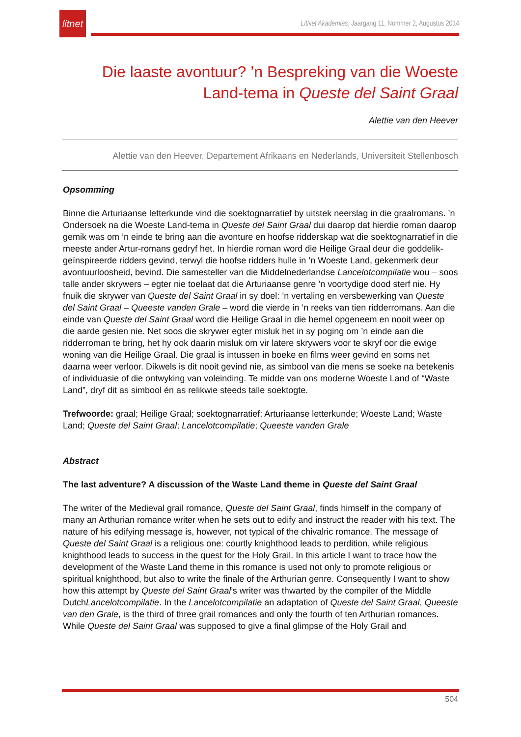litnet
LitNet Akademies, Jaargang 11, Nommer 2, Augustus 2014
Die laaste avontuur? ’n Bespreking van die Woeste Land-tema in Queste del Saint Graal
Alettie van den Heever
Alettie van den Heever, Departement Afrikaans en Nederlands, Universiteit Stellenbosch
Opsomming
Binne die Arturiaanse letterkunde vind die soektognarratief by uitstek neerslag in die graalromans. ’n Ondersoek na die Woeste Land-tema in Queste del Saint Graal dui daarop dat hierdie roman daarop gemik was om ’n einde te bring aan die avonture en hoofse ridderskap wat die soektognarratief in die meeste ander Artur-romans gedryf het. In hierdie roman word die Heilige Graal deur die goddelik-geïnspireerde ridders gevind, terwyl die hoofse ridders hulle in ’n Woeste Land, gekenmerk deur avontuurloosheid, bevind. Die samesteller van die Middelnederlandse Lancelotcompilatie wou – soos talle ander skrywers – egter nie toelaat dat die Arturiaanse genre ’n voortydige dood sterf nie. Hy fnuik die skrywer van Queste del Saint Graal in sy doel: ’n vertaling en versbewerking van Queste del Saint Graal – Queeste vanden Grale – word die vierde in ’n reeks van tien ridderromans. Aan die einde van Queste del Saint Graal word die Heilige Graal in die hemel opgeneem en nooit weer op die aarde gesien nie. Net soos die skrywer egter misluk het in sy poging om ’n einde aan die ridderroman te bring, het hy ook daarin misluk om vir latere skrywers voor te skryf oor die ewige woning van die Heilige Graal. Die graal is intussen in boeke en films weer gevind en soms net daarna weer verloor. Dikwels is dit nooit gevind nie, as simbool van die mens se soeke na betekenis of individuasie of die ontwyking van voleinding. Te midde van ons moderne Woeste Land of “Waste Land”, dryf dit as simbool én as relikwie steeds talle soektogte.
Trefwoorde: graal; Heilige Graal; soektognarratief; Arturiaanse letterkunde; Woeste Land; Waste Land; Queste del Saint Graal; Lancelotcompilatie; Queeste vanden Grale
Abstract
The last adventure? A discussion of the Waste Land theme in Queste del Saint Graal
The writer of the Medieval grail romance, Queste del Saint Graal, finds himself in the company of many an Arthurian romance writer when he sets out to edify and instruct the reader with his text. The nature of his edifying message is, however, not typical of the chivalric romance. The message of Queste del Saint Graal is a religious one: courtly knighthood leads to perdition, while religious knighthood leads to success in the quest for the Holy Grail. In this article I want to trace how the development of the Waste Land theme in this romance is used not only to promote religious or spiritual knighthood, but also to write the finale of the Arthurian genre. Consequently I want to show how this attempt by Queste del Saint Graal’s writer was thwarted by the compiler of the Middle DutchLancelotcompilatie. In the Lancelotcompilatie an adaptation of Queste del Saint Graal, Queeste van den Grale, is the third of three grail romances and only the fourth of ten Arthurian romances. While Queste del Saint Graal was supposed to give a final glimpse of the Holy Grail and
504